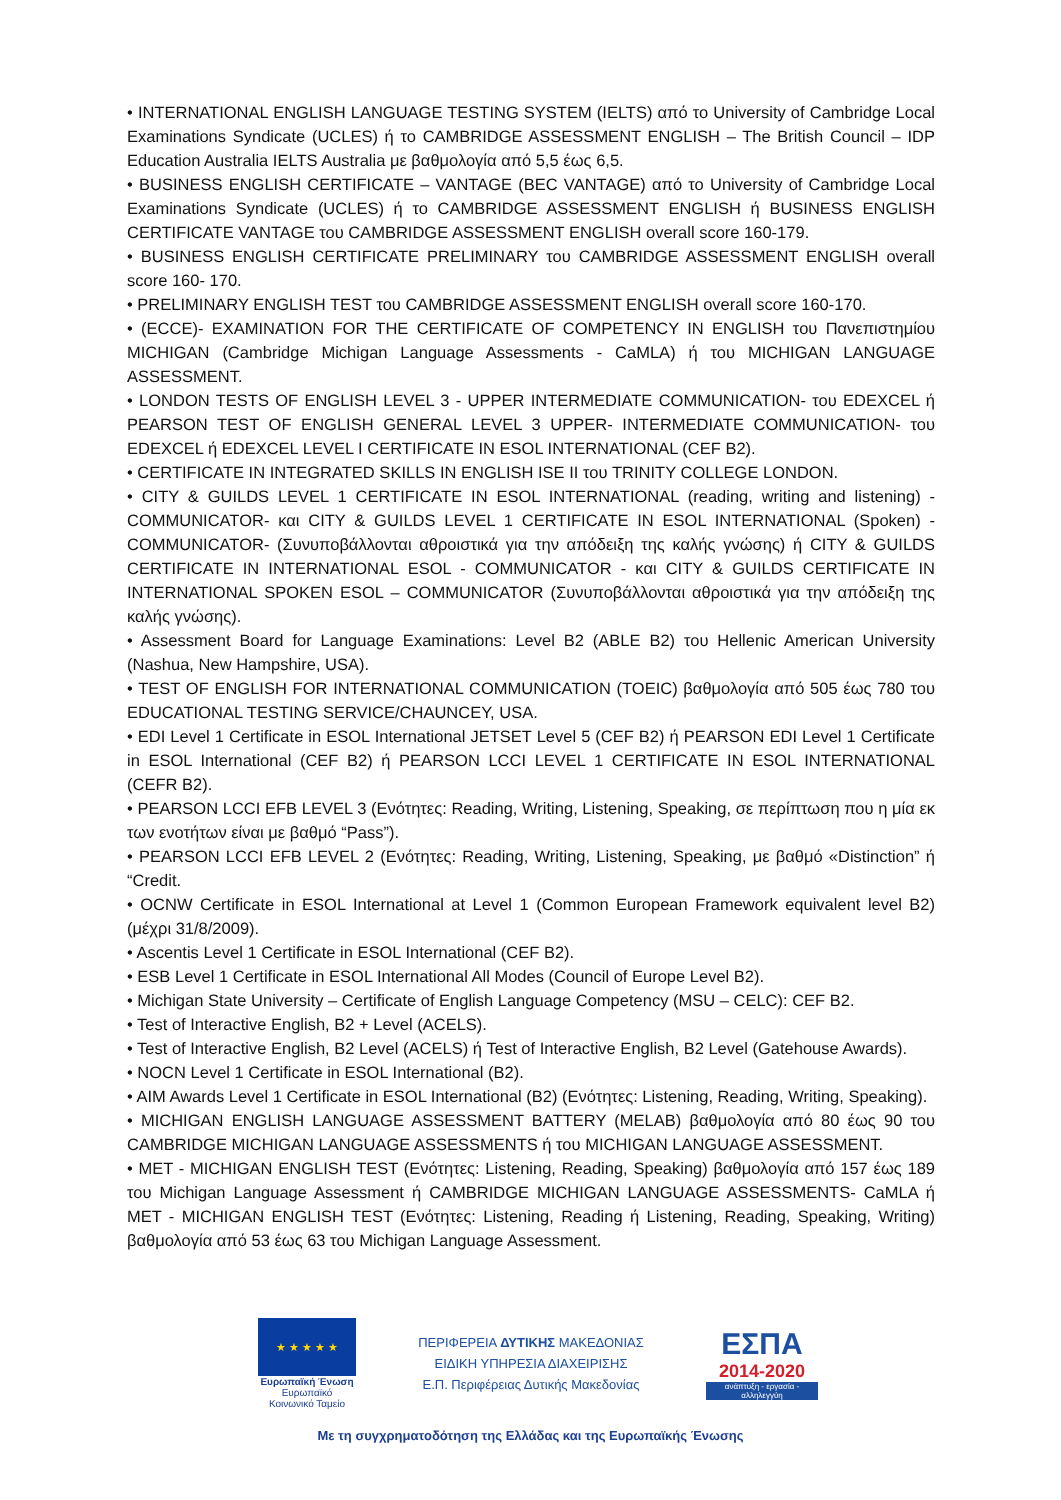• INTERNATIONAL ENGLISH LANGUAGE TESTING SYSTEM (IELTS) από το University of Cambridge Local Examinations Syndicate (UCLES) ή το CAMBRIDGE ASSESSMENT ENGLISH – The British Council – IDP Education Australia IELTS Australia με βαθμολογία από 5,5 έως 6,5.
• BUSINESS ENGLISH CERTIFICATE – VANTAGE (BEC VANTAGE) από το University of Cambridge Local Examinations Syndicate (UCLES) ή το CAMBRIDGE ASSESSMENT ENGLISH ή BUSINESS ENGLISH CERTIFICATE VANTAGE του CAMBRIDGE ASSESSMENT ENGLISH overall score 160-179.
• BUSINESS ENGLISH CERTIFICATE PRELIMINARY του CAMBRIDGE ASSESSMENT ENGLISH overall score 160- 170.
• PRELIMINARY ENGLISH TEST του CAMBRIDGE ASSESSMENT ENGLISH overall score 160-170.
• (ECCE)- EXAMINATION FOR THE CERTIFICATE OF COMPETENCY IN ENGLISH του Πανεπιστημίου MICHIGAN (Cambridge Michigan Language Assessments - CaMLA) ή του MICHIGAN LANGUAGE ASSESSMENT.
• LONDON TESTS OF ENGLISH LEVEL 3 - UPPER INTERMEDIATE COMMUNICATION- του EDEXCEL ή PEARSON TEST OF ENGLISH GENERAL LEVEL 3 UPPER- INTERMEDIATE COMMUNICATION- του EDEXCEL ή EDEXCEL LEVEL I CERTIFICATE IN ESOL INTERNATIONAL (CEF B2).
• CERTIFICATE IN INTEGRATED SKILLS IN ENGLISH ISE II του TRINITY COLLEGE LONDON.
• CITY & GUILDS LEVEL 1 CERTIFICATE IN ESOL INTERNATIONAL (reading, writing and listening) -COMMUNICATOR- και CITY & GUILDS LEVEL 1 CERTIFICATE IN ESOL INTERNATIONAL (Spoken) -COMMUNICATOR- (Συνυποβάλλονται αθροιστικά για την απόδειξη της καλής γνώσης) ή CITY & GUILDS CERTIFICATE IN INTERNATIONAL ESOL - COMMUNICATOR - και CITY & GUILDS CERTIFICATE IN INTERNATIONAL SPOKEN ESOL – COMMUNICATOR (Συνυποβάλλονται αθροιστικά για την απόδειξη της καλής γνώσης).
• Assessment Board for Language Examinations: Level B2 (ABLE B2) του Hellenic American University (Nashua, New Hampshire, USA).
• TEST OF ENGLISH FOR INTERNATIONAL COMMUNICATION (TOEIC) βαθμολογία από 505 έως 780 του EDUCATIONAL TESTING SERVICE/CHAUNCEY, USA.
• EDI Level 1 Certificate in ESOL International JETSET Level 5 (CEF B2) ή PEARSON EDI Level 1 Certificate in ESOL International (CEF B2) ή PEARSON LCCI LEVEL 1 CERTIFICATE IN ESOL INTERNATIONAL (CEFR B2).
• PEARSON LCCI EFB LEVEL 3 (Ενότητες: Reading, Writing, Listening, Speaking, σε περίπτωση που η μία εκ των ενοτήτων είναι με βαθμό “Pass”).
• PEARSON LCCI EFB LEVEL 2 (Ενότητες: Reading, Writing, Listening, Speaking, με βαθμό «Distinction” ή “Credit.
• OCNW Certificate in ESOL International at Level 1 (Common European Framework equivalent level B2) (μέχρι 31/8/2009).
• Ascentis Level 1 Certificate in ESOL International (CEF B2).
• ESB Level 1 Certificate in ESOL International All Modes (Council of Europe Level B2).
• Michigan State University – Certificate of English Language Competency (MSU – CELC): CEF B2.
• Test of Interactive English, B2 + Level (ACELS).
• Test of Interactive English, B2 Level (ACELS) ή Test of Interactive English, B2 Level (Gatehouse Awards).
• NOCN Level 1 Certificate in ESOL International (B2).
• AIM Awards Level 1 Certificate in ESOL International (B2) (Ενότητες: Listening, Reading, Writing, Speaking).
• MICHIGAN ENGLISH LANGUAGE ASSESSMENT BATTERY (MELAB) βαθμολογία από 80 έως 90 του CAMBRIDGE MICHIGAN LANGUAGE ASSESSMENTS ή του MICHIGAN LANGUAGE ASSESSMENT.
• MET - MICHIGAN ENGLISH TEST (Ενότητες: Listening, Reading, Speaking) βαθμολογία από 157 έως 189 του Michigan Language Assessment ή CAMBRIDGE MICHIGAN LANGUAGE ASSESSMENTS- CaMLA ή MET - MICHIGAN ENGLISH TEST (Ενότητες: Listening, Reading ή Listening, Reading, Speaking, Writing) βαθμολογία από 53 έως 63 του Michigan Language Assessment.
★ ★ ★ ★ ★
Ευρωπαϊκή Ένωση
Ευρωπαϊκό Κοινωνικό Ταμείο
ΠΕΡΙΦΕΡΕΙΑ ΔΥΤΙΚΗΣ ΜΑΚΕΔΟΝΙΑΣ
ΕΙΔΙΚΗ ΥΠΗΡΕΣΙΑ ΔΙΑΧΕΙΡΙΣΗΣ
Ε.Π. Περιφέρειας Δυτικής Μακεδονίας
ΕΣΠΑ
2014-2020
ανάπτυξη - εργασία - αλληλεγγύη
Με τη συγχρηματοδότηση της Ελλάδας και της Ευρωπαϊκής Ένωσης